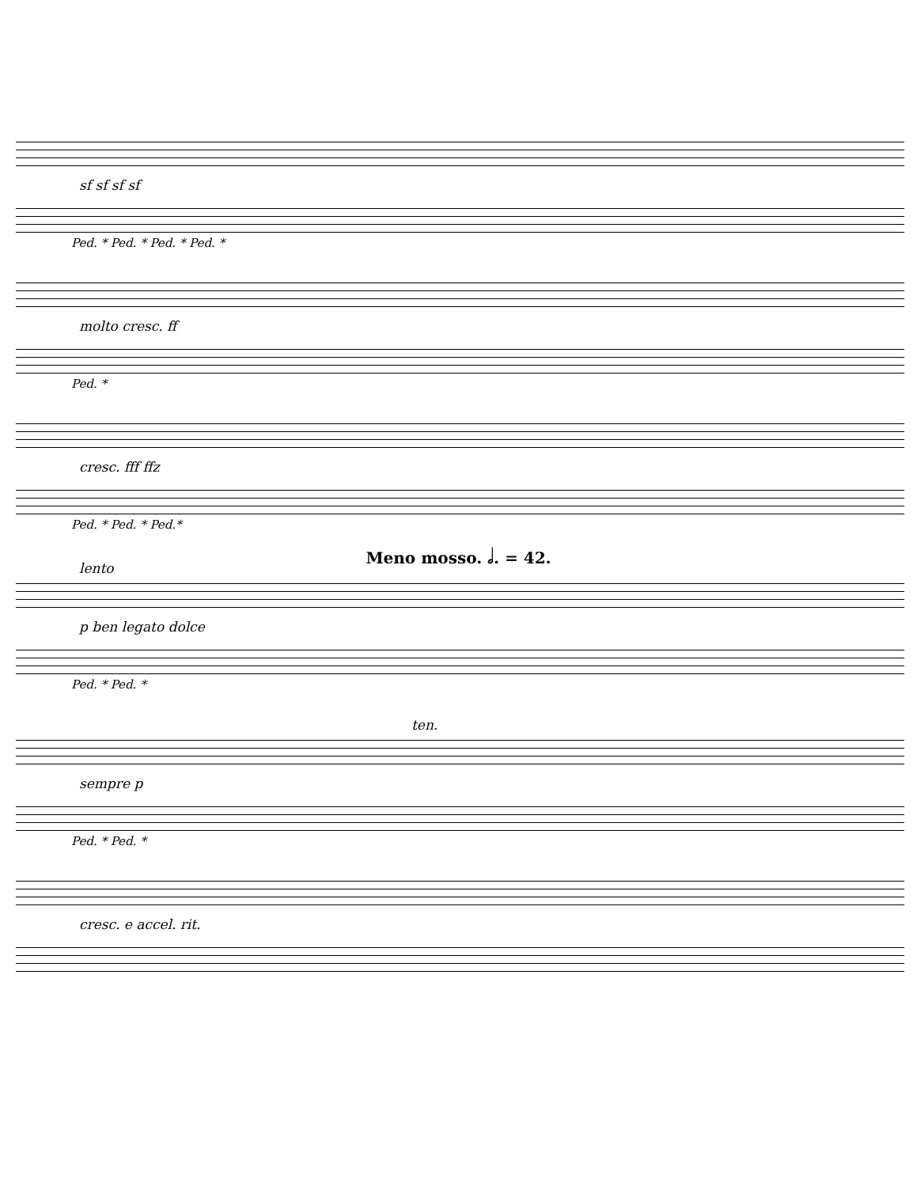sf sf sf sf
Ped. * Ped. * Ped. * Ped. *
molto cresc. ff
Ped. *
cresc. fff ffz
Ped. * Ped. * Ped.*
Meno mosso. 𝅗𝅥. = 42.
lento
p ben legato dolce
Ped. * Ped. *
ten.
sempre p
Ped. * Ped. *
cresc. e accel. rit.